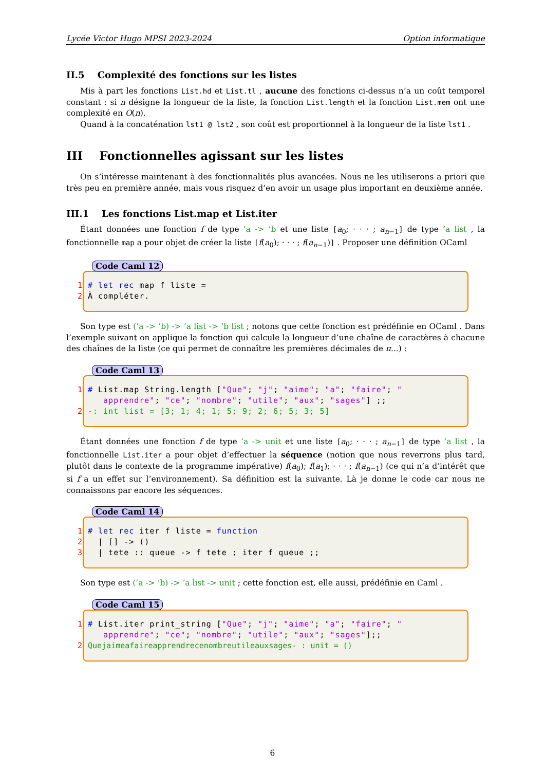Lycée Victor Hugo MPSI 2023-2024 Option informatique
II.5 Complexité des fonctions sur les listes
Mis à part les fonctions List.hd et List.tl , aucune des fonctions ci-dessus n’a un coût temporel constant : si n désigne la longueur de la liste, la fonction List.length et la fonction List.mem ont une complexité en O(n).
Quand à la concaténation lst1 @ lst2 , son coût est proportionnel à la longueur de la liste lst1 .
III Fonctionnelles agissant sur les listes
On s’intéresse maintenant à des fonctionnalités plus avancées. Nous ne les utiliserons a priori que très peu en première année, mais vous risquez d’en avoir un usage plus important en deuxième année.
III.1 Les fonctions List.map et List.iter
Étant données une fonction f de type ’a -> ’b et une liste [a<sub>0</sub>; · · · ; a<sub>n−1</sub>] de type ’a list , la fonctionnelle map a pour objet de créer la liste [f(a<sub>0</sub>); · · · ; f(a<sub>n−1</sub>)] . Proposer une définition OCaml
Code Caml 12
1 # let rec map f liste = 2 À compléter.
Son type est (’a -> ’b) -> ’a list -> ’b list ; notons que cette fonction est prédéfinie en OCaml . Dans l’exemple suivant on applique la fonction qui calcule la longueur d’une chaîne de caractères à chacune des chaînes de la liste (ce qui permet de connaître les premières décimales de π...) :
Code Caml 13
1 # List.map String.length ["Que"; "j"; "aime"; "a"; "faire"; " apprendre"; "ce"; "nombre"; "utile"; "aux"; "sages"] ;; 2 -: int list = [3; 1; 4; 1; 5; 9; 2; 6; 5; 3; 5]
Étant données une fonction f de type ’a -> unit et une liste [a<sub>0</sub>; · · · ; a<sub>n−1</sub>] de type ’a list , la fonctionnelle List.iter a pour objet d’effectuer la séquence (notion que nous reverrons plus tard, plutôt dans le contexte de la programme impérative) f(a<sub>0</sub>); f(a<sub>1</sub>); · · · ; f(a<sub>n−1</sub>) (ce qui n’a d’intérêt que si f a un effet sur l’environnement). Sa définition est la suivante. Là je donne le code car nous ne connaissons par encore les séquences.
Code Caml 14
1 # let rec iter f liste = function 2 | [] -> () 3 | tete :: queue -> f tete ; iter f queue ;;
Son type est (’a -> ’b) -> ’a list -> unit ; cette fonction est, elle aussi, prédéfinie en Caml .
Code Caml 15
1 # List.iter print_string ["Que"; "j"; "aime"; "a"; "faire"; " apprendre"; "ce"; "nombre"; "utile"; "aux"; "sages"];; 2 Quejaimeafaireapprendrecenombreutileauxsages- : unit = ()
6